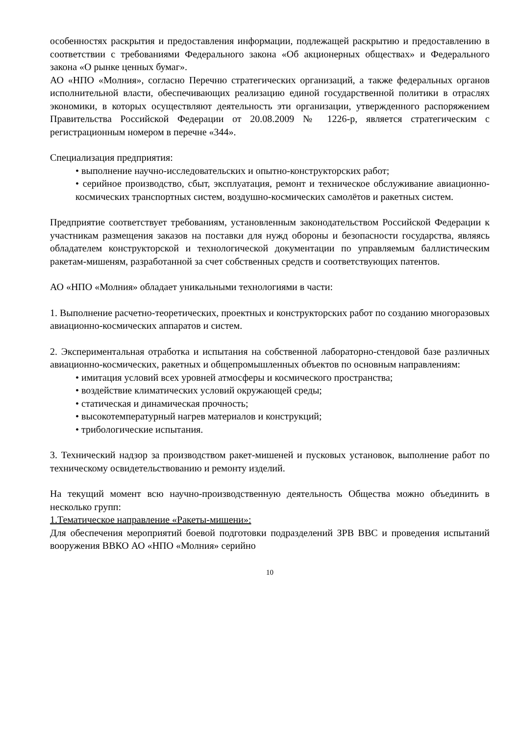особенностях раскрытия и предоставления информации, подлежащей раскрытию и предоставлению в соответствии с требованиями Федерального закона «Об акционерных обществах» и Федерального закона «О рынке ценных бумаг».
АО «НПО «Молния», согласно Перечню стратегических организаций, а также федеральных органов исполнительной власти, обеспечивающих реализацию единой государственной политики в отраслях экономики, в которых осуществляют деятельность эти организации, утвержденного распоряжением Правительства Российской Федерации от 20.08.2009 № 1226-р, является стратегическим с регистрационным номером в перечне «344».
Специализация предприятия:
• выполнение научно-исследовательских и опытно-конструкторских работ;
• серийное производство, сбыт, эксплуатация, ремонт и техническое обслуживание авиационно-космических транспортных систем, воздушно-космических самолётов и ракетных систем.
Предприятие соответствует требованиям, установленным законодательством Российской Федерации к участникам размещения заказов на поставки для нужд обороны и безопасности государства, являясь обладателем конструкторской и технологической документации по управляемым баллистическим ракетам-мишеням, разработанной за счет собственных средств и соответствующих патентов.
АО «НПО «Молния» обладает уникальными технологиями в части:
1. Выполнение расчетно-теоретических, проектных и конструкторских работ по созданию многоразовых авиационно-космических аппаратов и систем.
2. Экспериментальная отработка и испытания на собственной лабораторно-стендовой базе различных авиационно-космических, ракетных и общепромышленных объектов по основным направлениям:
• имитация условий всех уровней атмосферы и космического пространства;
• воздействие климатических условий окружающей среды;
• статическая и динамическая прочность;
• высокотемпературный нагрев материалов и конструкций;
• трибологические испытания.
3. Технический надзор за производством ракет-мишеней и пусковых установок, выполнение работ по техническому освидетельствованию и ремонту изделий.
На текущий момент всю научно-производственную деятельность Общества можно объединить в несколько групп:
1.Тематическое направление «Ракеты-мишени»:
Для обеспечения мероприятий боевой подготовки подразделений ЗРВ ВВС и проведения испытаний вооружения ВВКО АО «НПО «Молния» серийно
10